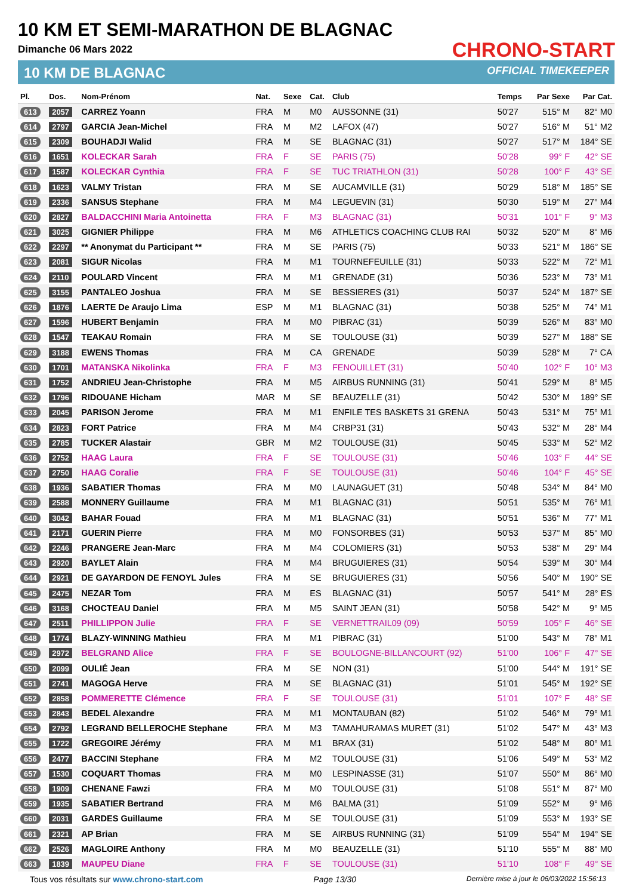10 KM ET SEMI-MARATHON DE BLAGNAC
Dimanche 06 Mars 2022
10 KM DE BLAGNAC
CHRONO-START
OFFICIAL TIMEKEEPER
| Pl. | Dos. | Nom-Prénom | Nat. | Sexe | Cat. | Club | Temps | Par Sexe | Par Cat. |
| --- | --- | --- | --- | --- | --- | --- | --- | --- | --- |
| 613 | 2057 | CARREZ Yoann | FRA | M | M0 | AUSSONNE (31) | 50'27 | 515° M | 82° M0 |
| 614 | 2797 | GARCIA Jean-Michel | FRA | M | M2 | LAFOX (47) | 50'27 | 516° M | 51° M2 |
| 615 | 2309 | BOUHADJI Walid | FRA | M | SE | BLAGNAC (31) | 50'27 | 517° M | 184° SE |
| 616 | 1651 | KOLECKAR Sarah | FRA | F | SE | PARIS (75) | 50'28 | 99° F | 42° SE |
| 617 | 1587 | KOLECKAR Cynthia | FRA | F | SE | TUC TRIATHLON (31) | 50'28 | 100° F | 43° SE |
| 618 | 1623 | VALMY Tristan | FRA | M | SE | AUCAMVILLE (31) | 50'29 | 518° M | 185° SE |
| 619 | 2336 | SANSUS Stephane | FRA | M | M4 | LEGUEVIN (31) | 50'30 | 519° M | 27° M4 |
| 620 | 2827 | BALDACCHINI Maria Antoinetta | FRA | F | M3 | BLAGNAC (31) | 50'31 | 101° F | 9° M3 |
| 621 | 3025 | GIGNIER Philippe | FRA | M | M6 | ATHLETICS COACHING CLUB RAI | 50'32 | 520° M | 8° M6 |
| 622 | 2297 | ** Anonymat du Participant ** | FRA | M | SE | PARIS (75) | 50'33 | 521° M | 186° SE |
| 623 | 2081 | SIGUR Nicolas | FRA | M | M1 | TOURNEFEUILLE (31) | 50'33 | 522° M | 72° M1 |
| 624 | 2110 | POULARD Vincent | FRA | M | M1 | GRENADE (31) | 50'36 | 523° M | 73° M1 |
| 625 | 3155 | PANTALEO Joshua | FRA | M | SE | BESSIERES (31) | 50'37 | 524° M | 187° SE |
| 626 | 1876 | LAERTE De Araujo Lima | ESP | M | M1 | BLAGNAC (31) | 50'38 | 525° M | 74° M1 |
| 627 | 1596 | HUBERT Benjamin | FRA | M | M0 | PIBRAC (31) | 50'39 | 526° M | 83° M0 |
| 628 | 1547 | TEAKAU Romain | FRA | M | SE | TOULOUSE (31) | 50'39 | 527° M | 188° SE |
| 629 | 3188 | EWENS Thomas | FRA | M | CA | GRENADE | 50'39 | 528° M | 7° CA |
| 630 | 1701 | MATANSKA Nikolinka | FRA | F | M3 | FENOUILLET (31) | 50'40 | 102° F | 10° M3 |
| 631 | 1752 | ANDRIEU Jean-Christophe | FRA | M | M5 | AIRBUS RUNNING (31) | 50'41 | 529° M | 8° M5 |
| 632 | 1796 | RIDOUANE Hicham | MAR | M | SE | BEAUZELLE (31) | 50'42 | 530° M | 189° SE |
| 633 | 2045 | PARISON Jerome | FRA | M | M1 | ENFILE TES BASKETS 31 GRENA | 50'43 | 531° M | 75° M1 |
| 634 | 2823 | FORT Patrice | FRA | M | M4 | CRBP31 (31) | 50'43 | 532° M | 28° M4 |
| 635 | 2785 | TUCKER Alastair | GBR | M | M2 | TOULOUSE (31) | 50'45 | 533° M | 52° M2 |
| 636 | 2752 | HAAG Laura | FRA | F | SE | TOULOUSE (31) | 50'46 | 103° F | 44° SE |
| 637 | 2750 | HAAG Coralie | FRA | F | SE | TOULOUSE (31) | 50'46 | 104° F | 45° SE |
| 638 | 1936 | SABATIER Thomas | FRA | M | M0 | LAUNAGUET (31) | 50'48 | 534° M | 84° M0 |
| 639 | 2588 | MONNERY Guillaume | FRA | M | M1 | BLAGNAC (31) | 50'51 | 535° M | 76° M1 |
| 640 | 3042 | BAHAR Fouad | FRA | M | M1 | BLAGNAC (31) | 50'51 | 536° M | 77° M1 |
| 641 | 2171 | GUERIN Pierre | FRA | M | M0 | FONSORBES (31) | 50'53 | 537° M | 85° M0 |
| 642 | 2246 | PRANGERE Jean-Marc | FRA | M | M4 | COLOMIERS (31) | 50'53 | 538° M | 29° M4 |
| 643 | 2920 | BAYLET Alain | FRA | M | M4 | BRUGUIERES (31) | 50'54 | 539° M | 30° M4 |
| 644 | 2921 | DE GAYARDON DE FENOYL Jules | FRA | M | SE | BRUGUIERES (31) | 50'56 | 540° M | 190° SE |
| 645 | 2475 | NEZAR Tom | FRA | M | ES | BLAGNAC (31) | 50'57 | 541° M | 28° ES |
| 646 | 3168 | CHOCTEAU Daniel | FRA | M | M5 | SAINT JEAN (31) | 50'58 | 542° M | 9° M5 |
| 647 | 2511 | PHILLIPPON Julie | FRA | F | SE | VERNETTRAIL09 (09) | 50'59 | 105° F | 46° SE |
| 648 | 1774 | BLAZY-WINNING Mathieu | FRA | M | M1 | PIBRAC (31) | 51'00 | 543° M | 78° M1 |
| 649 | 2972 | BELGRAND Alice | FRA | F | SE | BOULOGNE-BILLANCOURT (92) | 51'00 | 106° F | 47° SE |
| 650 | 2099 | OULIÉ Jean | FRA | M | SE | NON (31) | 51'00 | 544° M | 191° SE |
| 651 | 2741 | MAGOGA Herve | FRA | M | SE | BLAGNAC (31) | 51'01 | 545° M | 192° SE |
| 652 | 2858 | POMMERETTE Clémence | FRA | F | SE | TOULOUSE (31) | 51'01 | 107° F | 48° SE |
| 653 | 2843 | BEDEL Alexandre | FRA | M | M1 | MONTAUBAN (82) | 51'02 | 546° M | 79° M1 |
| 654 | 2792 | LEGRAND BELLEROCHE Stephane | FRA | M | M3 | TAMAHURAMAS MURET (31) | 51'02 | 547° M | 43° M3 |
| 655 | 1722 | GREGOIRE Jérémy | FRA | M | M1 | BRAX (31) | 51'02 | 548° M | 80° M1 |
| 656 | 2477 | BACCINI Stephane | FRA | M | M2 | TOULOUSE (31) | 51'06 | 549° M | 53° M2 |
| 657 | 1530 | COQUART Thomas | FRA | M | M0 | LESPINASSE (31) | 51'07 | 550° M | 86° M0 |
| 658 | 1909 | CHENANE Fawzi | FRA | M | M0 | TOULOUSE (31) | 51'08 | 551° M | 87° M0 |
| 659 | 1935 | SABATIER Bertrand | FRA | M | M6 | BALMA (31) | 51'09 | 552° M | 9° M6 |
| 660 | 2031 | GARDES Guillaume | FRA | M | SE | TOULOUSE (31) | 51'09 | 553° M | 193° SE |
| 661 | 2321 | AP Brian | FRA | M | SE | AIRBUS RUNNING (31) | 51'09 | 554° M | 194° SE |
| 662 | 2526 | MAGLOIRE Anthony | FRA | M | M0 | BEAUZELLE (31) | 51'10 | 555° M | 88° M0 |
| 663 | 1839 | MAUPEU Diane | FRA | F | SE | TOULOUSE (31) | 51'10 | 108° F | 49° SE |
Tous vos résultats sur www.chrono-start.com Page 13/30 Dernière mise à jour le 06/03/2022 15:56:13